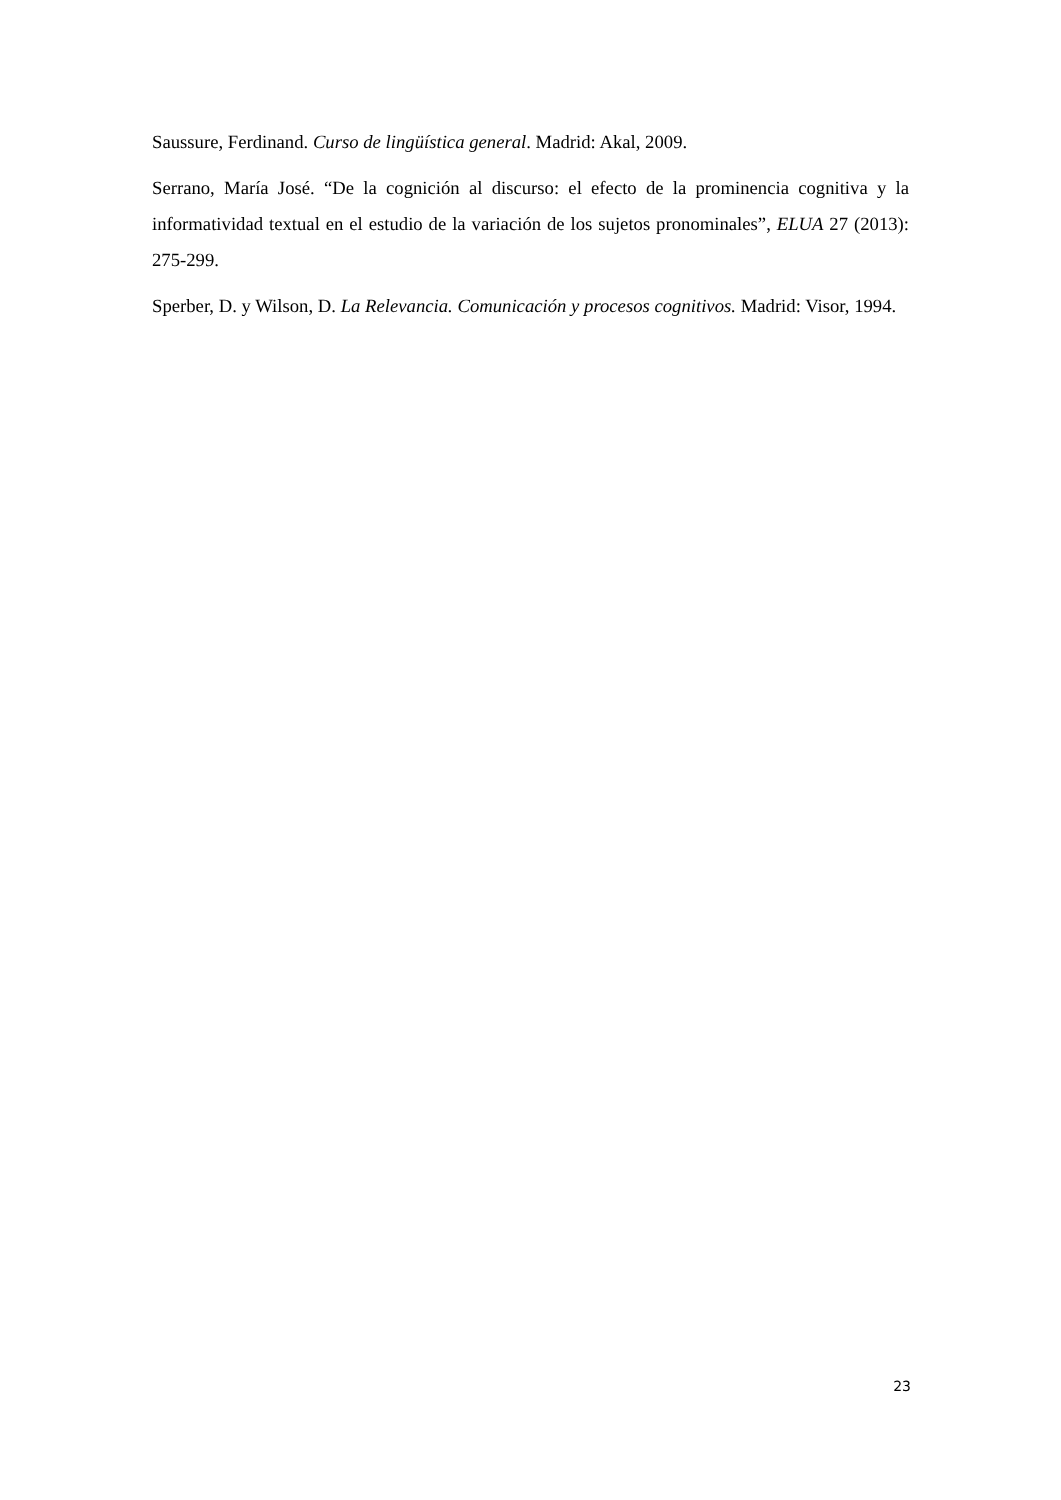Saussure, Ferdinand. Curso de lingüística general. Madrid: Akal, 2009.
Serrano, María José. “De la cognición al discurso: el efecto de la prominencia cognitiva y la informatividad textual en el estudio de la variación de los sujetos pronominales”, ELUA 27 (2013): 275-299.
Sperber, D. y Wilson, D. La Relevancia. Comunicación y procesos cognitivos. Madrid: Visor, 1994.
23